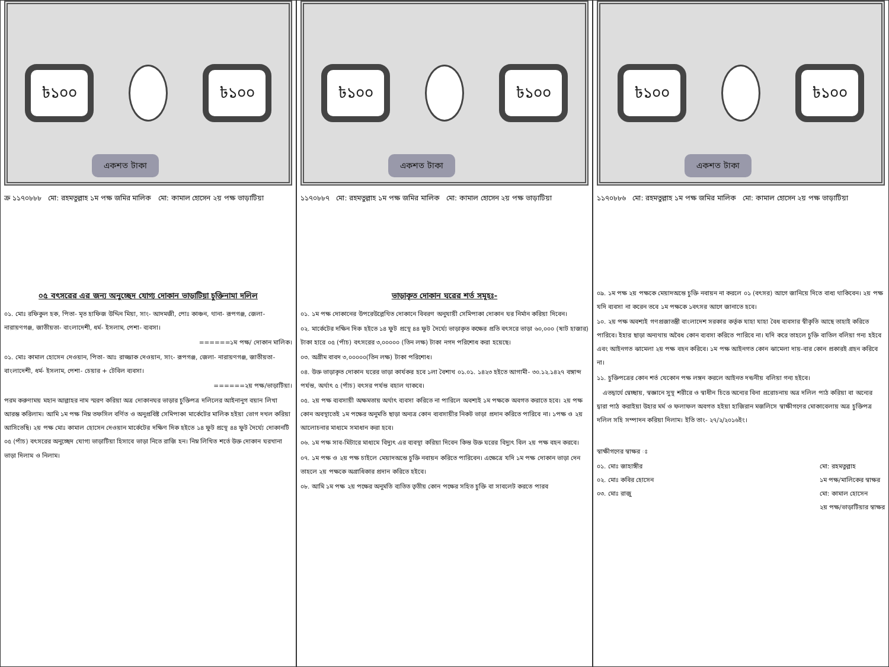৳১০০ ৳১০০
একশত টাকা
ক্র ১১৭০৮৮৮ মো: রহমতুল্লাহ ১ম পক্ষ জমির মালিক মো: কামাল হোসেন ২য় পক্ষ ভাড়াটিয়া
০৫ বৎসরের এর জন্য অনুচ্ছেদ যোগ্য দোকান ভাড়াটিয়া চুক্তিনামা দলিল
০১. মোঃ রফিকুল হক, পিতা- মৃত হাফিজ উদ্দিন মিয়া, সাং- আদমজী, পোঃ কাঞ্চন, থানা- রূপগঞ্জ, জেলা- নারায়ণগঞ্জ, জাতীয়তা- বাংলাদেশী, ধর্ম- ইসলাম, পেশা- ব্যবসা।
======১ম পক্ষ/ দোকান মালিক।
০১. মোঃ কামাল হোসেন দেওয়ান, পিতা- আঃ রাজ্জাক দেওয়ান, সাং- রূপগঞ্জ, জেলা- নারায়ণগঞ্জ, জাতীয়তা- বাংলাদেশী, ধর্ম- ইসলাম, পেশা- চেয়ার + টেবিল ব্যবসা।
======২য় পক্ষ/ভাড়াটিয়া।
পরম করুণাময় মহান আল্লাহর নাম স্মরণ করিয়া অত্র দোকানঘর ভাড়ার চুক্তিপত্র দলিলের আইনানুগ বয়ান লিখা আরম্ভ করিলাম। আমি ১ম পক্ষ নিম্ন তফসিল বর্ণিত ও অনুপ্রবিষ্ট সেমিপাকা মার্কেটের মালিক হইয়া ভোগ দখল করিয়া আসিতেছি। ২য় পক্ষ মোঃ কামাল হোসেন দেওয়ান মার্কেটের দক্ষিণ দিক হইতে ১৪ ফুট প্রস্থে ৪৪ ফুট দৈর্ঘ্যে দোকানটি ০৫ (পাঁচ) বৎসরের অনুচ্ছেদ যোগ্য ভাড়াটিয়া হিসাবে ভাড়া নিতে রাজি হন। নিম্ন লিখিত শর্তে উক্ত দোকান ঘরখানা ভাড়া দিলাম ও নিলাম।
৳১০০ ৳১০০
একশত টাকা
১১৭০৮৮৭ মো: রহমতুল্লাহ ১ম পক্ষ জমির মালিক মো: কামাল হোসেন ২য় পক্ষ ভাড়াটিয়া
ভাড়াকৃত দোকান ঘরের শর্ত সমূহঃ-
০১. ১ম পক্ষ দোকানের উপরেউল্লেখিত দোকানে বিবরণ অনুযায়ী সেমিপাকা দোকান ঘর নির্মান করিয়া দিবেন।
০২. মার্কেটের দক্ষিন দিক হইতে ১৪ ফুট প্রস্থে ৪৪ ফুট দৈর্ঘ্যে ভাড়াকৃত কক্ষের প্রতি বৎসরে ভাড়া ৬০,০০০ (ষাট হাজার) টাকা হারে ০৫ (পাঁচ) বৎসরের ৩,০০০০০ (তিন লক্ষ) টাকা নগদ পরিশোধ করা হয়েছে।
০৩. অগ্রীম বাবদ ৩,০০০০০(তিন লক্ষ) টাকা পরিশোধ।
০৪. উক্ত ভাড়াকৃত দোকান ঘরের ভাড়া কার্যকর হবে ১লা বৈশাখ ০১.০১. ১৪২৩ হইতে আগামী- ৩০.১২.১৪২৭ বঙ্গাব্দ পর্যন্ত, অর্থাৎ ৫ (পাঁচ) বৎসর পর্যন্ত বহাল থাকবে।
০৫. ২য় পক্ষ ব্যবসায়ী অক্ষমতায় অর্থাৎ ব্যবসা করিতে না পারিলে অবশ্যই ১ম পক্ষকে অবগত করাতে হবে। ২য় পক্ষ কোন অবস্থাতেই ১ম পক্ষের অনুমতি ছাড়া অন্যত্র কোন ব্যবসায়ীর নিকট ভাড়া প্রদান করিতে পারিবে না। ১পক্ষ ও ২য় আলোচনার মাধ্যমে সমাধান করা হবে।
০৬. ১ম পক্ষ সাব-মিটারে মাধ্যমে বিদ্যুৎ এর ব্যবস্থা করিয়া দিবেন কিন্ত উক্ত ঘরের বিদ্যুৎ বিল ২য় পক্ষ বহন করবে।
০৭. ১ম পক্ষ ও ২য় পক্ষ চাইলে মেয়াদঅন্তে চুক্তি নবায়ন করিতে পারিবেন। এক্ষেত্রে যদি ১ম পক্ষ দোকান ভাড়া দেন তাহলে ২য় পক্ষকে অগ্রাধিকার প্রদান করিতে হইবে।
০৮. আমি ১ম পক্ষ ২য় পক্ষের অনুমতি ব্যতিত তৃতীয় কোন পক্ষের সহিত চুক্তি বা সাবলেট করতে পারব
৳১০০ ৳১০০
একশত টাকা
১১৭০৮৮৬ মো: রহমতুল্লাহ ১ম পক্ষ জমির মালিক মো: কামাল হোসেন ২য় পক্ষ ভাড়াটিয়া
০৯. ১ম পক্ষ ২য় পক্ষকে মেয়াদঅন্তে চুক্তি নবায়ন না করলে ০১ (বৎসর) আগে জানিয়ে দিতে বাধ্য থাকিবেন। ২য় পক্ষ যদি ব্যবসা না করেন তবে ১ম পক্ষকে ১বৎসর আগে জানাতে হবে।
১০. ২য় পক্ষ অবশ্যই গণপ্রজাতন্ত্রী বাংলাদেশ সরকার কর্তৃক যাহা যাহা বৈধ ব্যবসার স্বীকৃতি আছে তাহাই করিতে পারিবে। ইহার ছাড়া অন্যথায় অবৈধ কোন ব্যবসা করিতে পারিবে না। যদি করে তাহলে চুক্তি বাতিল বলিয়া গন্য হইবে এবং আইনগত ঝামেলা ২য় পক্ষ বহন করিবে। ১ম পক্ষ আইনগত কোন ঝামেলা দায়-বার কোন প্রকারই গ্রহন করিবে না।
১১. চুক্তিপত্রের কোন শর্ত যেকোন পক্ষ লঙ্গন করলে আইনত দন্ডনীয় বলিয়া গন্য হইবে।
এতদ্বার্থে স্বেচ্ছায়, স্বজ্ঞানে সুস্থ শরীরে ও স্বাধীন চিত্তে অন্যের বিনা প্ররোচনায় অত্র দলিল পাঠ করিয়া বা অন্যের দ্বারা পাঠ করাইয়া উহার মর্ম ও ফলাফল অবগত হইয়া হাজিরান মজলিসে স্বাক্ষীগণের মোকাবেলায় অত্র চুক্তিপত্র দলিল সহি সম্পাদন করিয়া দিলাম। ইতি তাং- ২৭/২/২০১৬ইং।
স্বাক্ষীগণের স্বাক্ষর ঃ
০১. মোঃ জাহাঙ্গীর
০২. মোঃ কবির হোসেন
০৩. মোঃ রাজু
মো: রহমতুল্লাহ
১ম পক্ষ/মালিকের স্বাক্ষর
মো: কামাল হোসেন
২য় পক্ষ/ভাড়াটিয়ার স্বাক্ষর